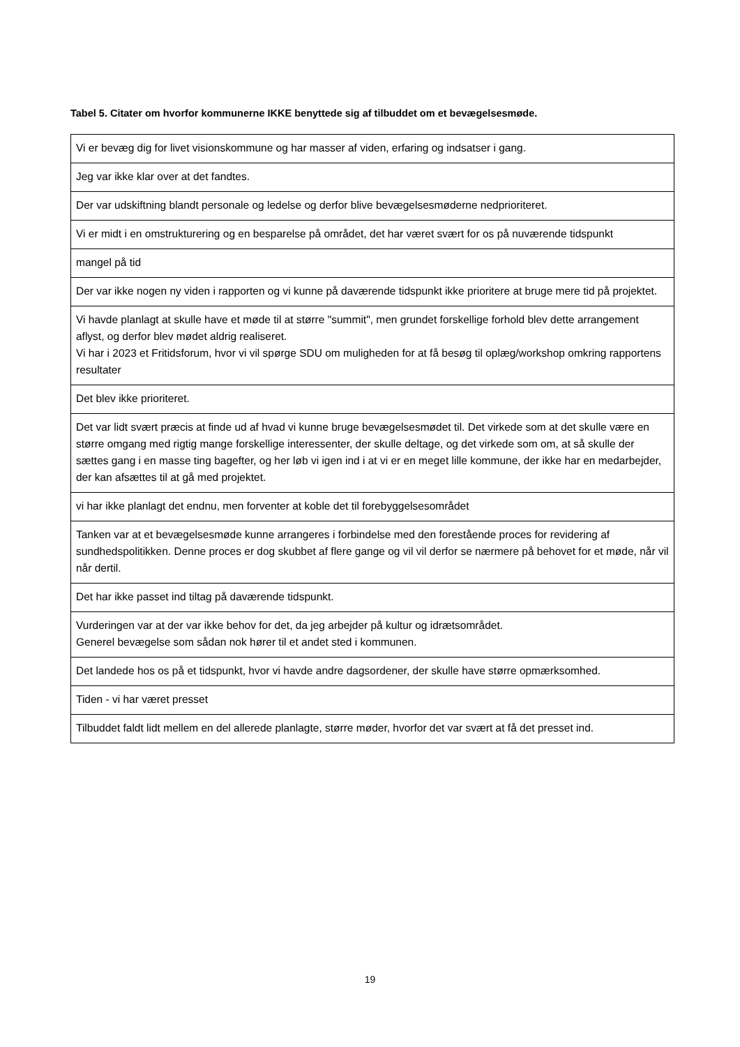Tabel 5. Citater om hvorfor kommunerne IKKE benyttede sig af tilbuddet om et bevægelsesmøde.
| Vi er bevæg dig for livet visionskommune og har masser af viden, erfaring og indsatser i gang. |
| Jeg var ikke klar over at det fandtes. |
| Der var udskiftning blandt personale og ledelse og derfor blive bevægelsesmøderne nedprioriteret. |
| Vi er midt i en omstrukturering og en besparelse på området, det har været svært for os på nuværende tidspunkt |
| mangel på tid |
| Der var ikke nogen ny viden i rapporten og vi kunne på daværende tidspunkt ikke prioritere at bruge mere tid på projektet. |
| Vi havde planlagt at skulle have et møde til at større "summit", men grundet forskellige forhold blev dette arrangement aflyst, og derfor blev mødet aldrig realiseret. Vi har i 2023 et Fritidsforum, hvor vi vil spørge SDU om muligheden for at få besøg til oplæg/workshop omkring rapportens resultater |
| Det blev ikke prioriteret. |
| Det var lidt svært præcis at finde ud af hvad vi kunne bruge bevægelsesmødet til. Det virkede som at det skulle være en større omgang med rigtig mange forskellige interessenter, der skulle deltage, og det virkede som om, at så skulle der sættes gang i en masse ting bagefter, og her løb vi igen ind i at vi er en meget lille kommune, der ikke har en medarbejder, der kan afsættes til at gå med projektet. |
| vi har ikke planlagt det endnu, men forventer at koble det til forebyggelsesområdet |
| Tanken var at et bevægelsesmøde kunne arrangeres i forbindelse med den forestående proces for revidering af sundhedspolitikken. Denne proces er dog skubbet af flere gange og vil vil derfor se nærmere på behovet for et møde, når vil når dertil. |
| Det har ikke passet ind tiltag på daværende tidspunkt. |
| Vurderingen var at der var ikke behov for det, da jeg arbejder på kultur og idrætsområdet. Generel bevægelse som sådan nok hører til et andet sted i kommunen. |
| Det landede hos os på et tidspunkt, hvor vi havde andre dagsordener, der skulle have større opmærksomhed. |
| Tiden - vi har været presset |
| Tilbuddet faldt lidt mellem en del allerede planlagte, større møder, hvorfor det var svært at få det presset ind. |
19